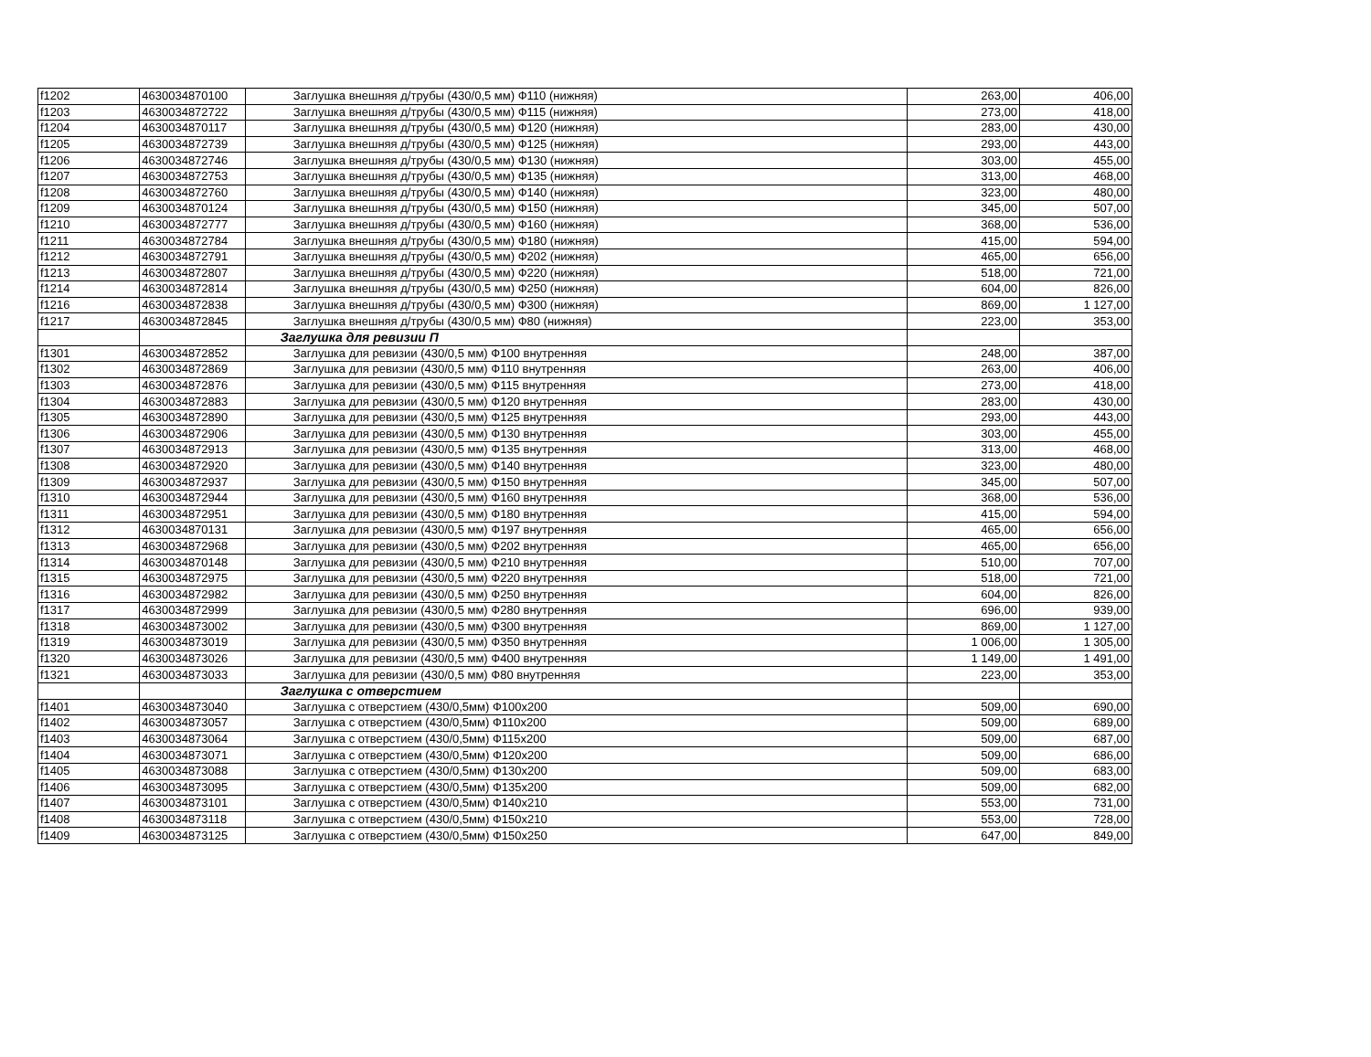| f1202 | 4630034870100 | Заглушка внешняя д/трубы (430/0,5 мм) Ф110 (нижняя) | 263,00 | 406,00 |
| f1203 | 4630034872722 | Заглушка внешняя д/трубы (430/0,5 мм) Ф115 (нижняя) | 273,00 | 418,00 |
| f1204 | 4630034870117 | Заглушка внешняя д/трубы (430/0,5 мм) Ф120 (нижняя) | 283,00 | 430,00 |
| f1205 | 4630034872739 | Заглушка внешняя д/трубы (430/0,5 мм) Ф125 (нижняя) | 293,00 | 443,00 |
| f1206 | 4630034872746 | Заглушка внешняя д/трубы (430/0,5 мм) Ф130 (нижняя) | 303,00 | 455,00 |
| f1207 | 4630034872753 | Заглушка внешняя д/трубы (430/0,5 мм) Ф135 (нижняя) | 313,00 | 468,00 |
| f1208 | 4630034872760 | Заглушка внешняя д/трубы (430/0,5 мм) Ф140 (нижняя) | 323,00 | 480,00 |
| f1209 | 4630034870124 | Заглушка внешняя д/трубы (430/0,5 мм) Ф150 (нижняя) | 345,00 | 507,00 |
| f1210 | 4630034872777 | Заглушка внешняя д/трубы (430/0,5 мм) Ф160 (нижняя) | 368,00 | 536,00 |
| f1211 | 4630034872784 | Заглушка внешняя д/трубы (430/0,5 мм) Ф180 (нижняя) | 415,00 | 594,00 |
| f1212 | 4630034872791 | Заглушка внешняя д/трубы (430/0,5 мм) Ф202 (нижняя) | 465,00 | 656,00 |
| f1213 | 4630034872807 | Заглушка внешняя д/трубы (430/0,5 мм) Ф220 (нижняя) | 518,00 | 721,00 |
| f1214 | 4630034872814 | Заглушка внешняя д/трубы (430/0,5 мм) Ф250 (нижняя) | 604,00 | 826,00 |
| f1216 | 4630034872838 | Заглушка внешняя д/трубы (430/0,5 мм) Ф300 (нижняя) | 869,00 | 1 127,00 |
| f1217 | 4630034872845 | Заглушка внешняя д/трубы (430/0,5 мм) Ф80 (нижняя) | 223,00 | 353,00 |
| | | Заглушка для ревизии П | | |
| f1301 | 4630034872852 | Заглушка для ревизии (430/0,5 мм) Ф100 внутренняя | 248,00 | 387,00 |
| f1302 | 4630034872869 | Заглушка для ревизии (430/0,5 мм) Ф110 внутренняя | 263,00 | 406,00 |
| f1303 | 4630034872876 | Заглушка для ревизии (430/0,5 мм) Ф115 внутренняя | 273,00 | 418,00 |
| f1304 | 4630034872883 | Заглушка для ревизии (430/0,5 мм) Ф120 внутренняя | 283,00 | 430,00 |
| f1305 | 4630034872890 | Заглушка для ревизии (430/0,5 мм) Ф125 внутренняя | 293,00 | 443,00 |
| f1306 | 4630034872906 | Заглушка для ревизии (430/0,5 мм) Ф130 внутренняя | 303,00 | 455,00 |
| f1307 | 4630034872913 | Заглушка для ревизии (430/0,5 мм) Ф135 внутренняя | 313,00 | 468,00 |
| f1308 | 4630034872920 | Заглушка для ревизии (430/0,5 мм) Ф140 внутренняя | 323,00 | 480,00 |
| f1309 | 4630034872937 | Заглушка для ревизии (430/0,5 мм) Ф150 внутренняя | 345,00 | 507,00 |
| f1310 | 4630034872944 | Заглушка для ревизии (430/0,5 мм) Ф160 внутренняя | 368,00 | 536,00 |
| f1311 | 4630034872951 | Заглушка для ревизии (430/0,5 мм) Ф180 внутренняя | 415,00 | 594,00 |
| f1312 | 4630034870131 | Заглушка для ревизии (430/0,5 мм) Ф197 внутренняя | 465,00 | 656,00 |
| f1313 | 4630034872968 | Заглушка для ревизии (430/0,5 мм) Ф202 внутренняя | 465,00 | 656,00 |
| f1314 | 4630034870148 | Заглушка для ревизии (430/0,5 мм) Ф210 внутренняя | 510,00 | 707,00 |
| f1315 | 4630034872975 | Заглушка для ревизии (430/0,5 мм) Ф220 внутренняя | 518,00 | 721,00 |
| f1316 | 4630034872982 | Заглушка для ревизии (430/0,5 мм) Ф250 внутренняя | 604,00 | 826,00 |
| f1317 | 4630034872999 | Заглушка для ревизии (430/0,5 мм) Ф280 внутренняя | 696,00 | 939,00 |
| f1318 | 4630034873002 | Заглушка для ревизии (430/0,5 мм) Ф300 внутренняя | 869,00 | 1 127,00 |
| f1319 | 4630034873019 | Заглушка для ревизии (430/0,5 мм) Ф350 внутренняя | 1 006,00 | 1 305,00 |
| f1320 | 4630034873026 | Заглушка для ревизии (430/0,5 мм) Ф400 внутренняя | 1 149,00 | 1 491,00 |
| f1321 | 4630034873033 | Заглушка для ревизии (430/0,5 мм) Ф80 внутренняя | 223,00 | 353,00 |
| | | Заглушка с отверстием | | |
| f1401 | 4630034873040 | Заглушка с отверстием (430/0,5мм) Ф100х200 | 509,00 | 690,00 |
| f1402 | 4630034873057 | Заглушка с отверстием (430/0,5мм) Ф110х200 | 509,00 | 689,00 |
| f1403 | 4630034873064 | Заглушка с отверстием (430/0,5мм) Ф115х200 | 509,00 | 687,00 |
| f1404 | 4630034873071 | Заглушка с отверстием (430/0,5мм) Ф120х200 | 509,00 | 686,00 |
| f1405 | 4630034873088 | Заглушка с отверстием (430/0,5мм) Ф130х200 | 509,00 | 683,00 |
| f1406 | 4630034873095 | Заглушка с отверстием (430/0,5мм) Ф135х200 | 509,00 | 682,00 |
| f1407 | 4630034873101 | Заглушка с отверстием (430/0,5мм) Ф140х210 | 553,00 | 731,00 |
| f1408 | 4630034873118 | Заглушка с отверстием (430/0,5мм) Ф150х210 | 553,00 | 728,00 |
| f1409 | 4630034873125 | Заглушка с отверстием (430/0,5мм) Ф150х250 | 647,00 | 849,00 |